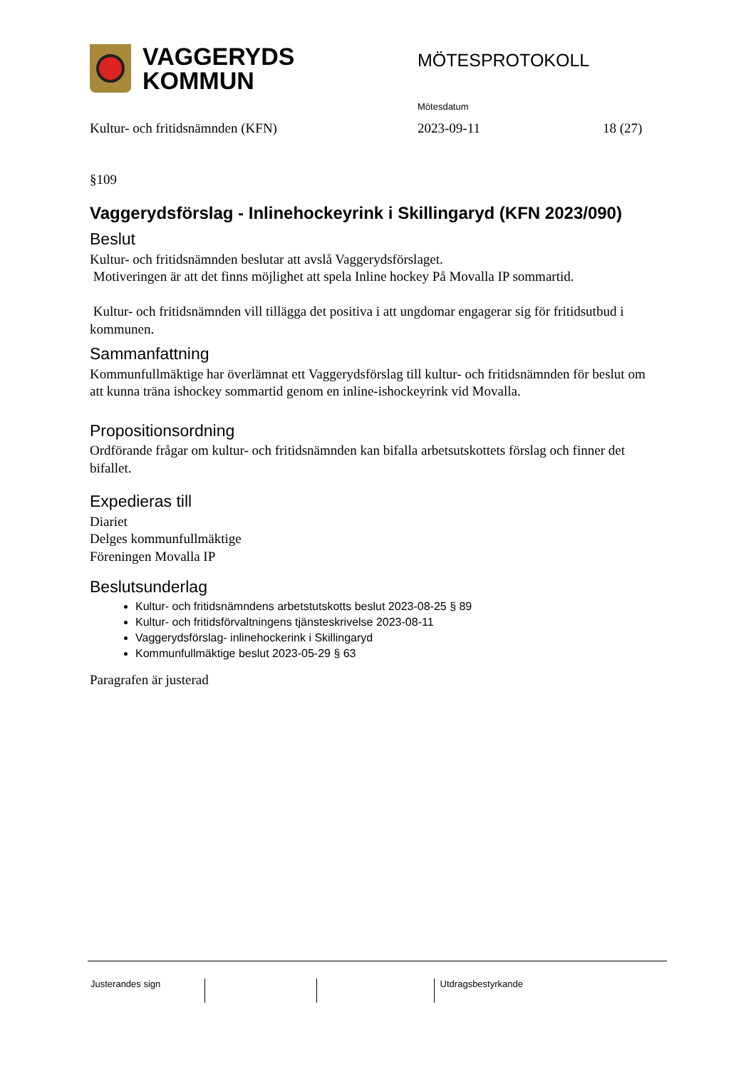VAGGERYDS
KOMMUN
MÖTESPROTOKOLL
Mötesdatum
Kultur- och fritidsnämnden (KFN) 2023-09-11 18 (27)
§109
Vaggerydsförslag - Inlinehockeyrink i Skillingaryd (KFN 2023/090)
Beslut
Kultur- och fritidsnämnden beslutar att avslå Vaggerydsförslaget.
Motiveringen är att det finns möjlighet att spela Inline hockey På Movalla IP sommartid.
Kultur- och fritidsnämnden vill tillägga det positiva i att ungdomar engagerar sig för fritidsutbud i kommunen.
Sammanfattning
Kommunfullmäktige har överlämnat ett Vaggerydsförslag till kultur- och fritidsnämnden för beslut om att kunna träna ishockey sommartid genom en inline-ishockeyrink vid Movalla.
Propositionsordning
Ordförande frågar om kultur- och fritidsnämnden kan bifalla arbetsutskottets förslag och finner det bifallet.
Expedieras till
Diariet
Delges kommunfullmäktige
Föreningen Movalla IP
Beslutsunderlag
Kultur- och fritidsnämndens arbetstutskotts beslut 2023-08-25 § 89
Kultur- och fritidsförvaltningens tjänsteskrivelse 2023-08-11
Vaggerydsförslag- inlinehockerink i Skillingaryd
Kommunfullmäktige beslut 2023-05-29 § 63
Paragrafen är justerad
Justerandes sign Utdragsbestyrkande